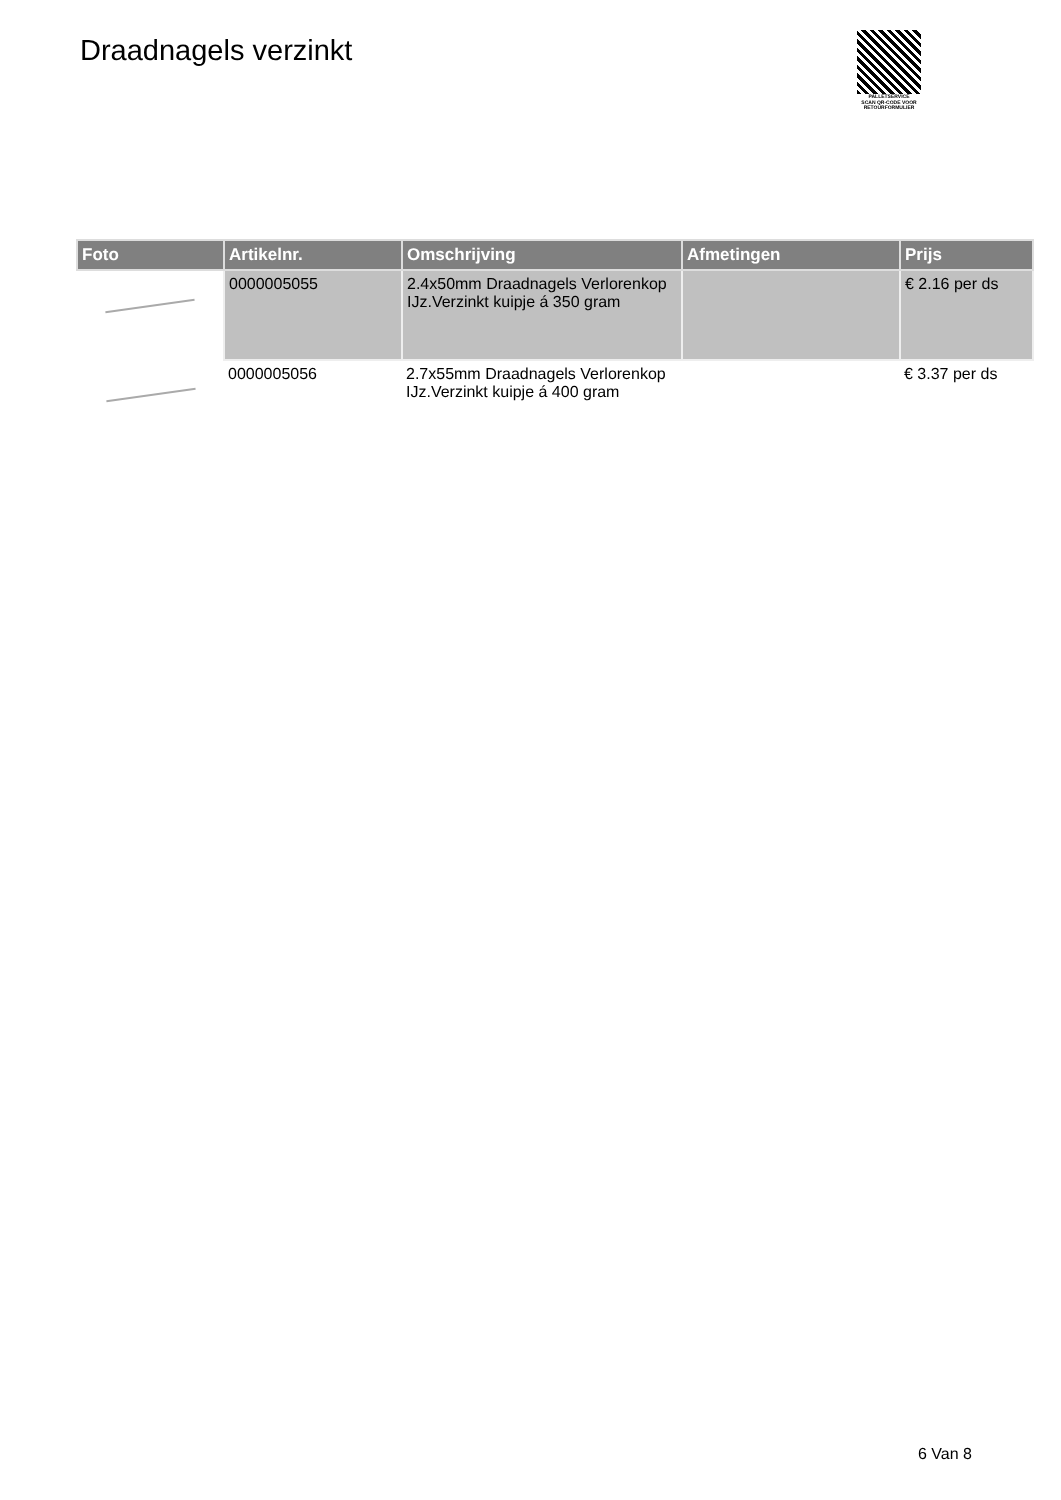Draadnagels verzinkt
PALLETSERVICE
SCAN QR-CODE VOOR
RETOURFORMULIER
| Foto | Artikelnr. | Omschrijving | Afmetingen | Prijs |
| --- | --- | --- | --- | --- |
| | 0000005055 | 2.4x50mm Draadnagels Verlorenkop IJz.Verzinkt kuipje á 350 gram | | € 2.16 per ds |
| | 0000005056 | 2.7x55mm Draadnagels Verlorenkop IJz.Verzinkt kuipje á 400 gram | | € 3.37 per ds |
6 Van 8